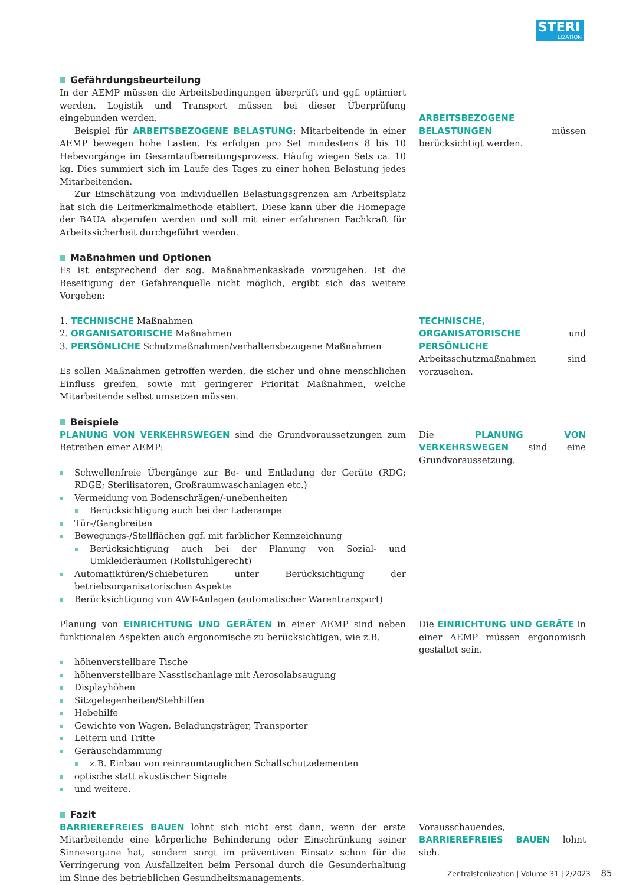STERI
LIZATION
Gefährdungsbeurteilung
In der AEMP müssen die Arbeitsbedingungen überprüft und ggf. optimiert werden. Logistik und Transport müssen bei dieser Überprüfung eingebunden werden.
Beispiel für ARBEITSBEZOGENE BELASTUNG: Mitarbeitende in einer AEMP bewegen hohe Lasten. Es erfolgen pro Set mindestens 8 bis 10 Hebevorgänge im Gesamtaufbereitungsprozess. Häufig wiegen Sets ca. 10 kg. Dies summiert sich im Laufe des Tages zu einer hohen Belastung jedes Mitarbeitenden.
Zur Einschätzung von individuellen Belastungsgrenzen am Arbeitsplatz hat sich die Leitmerkmalmethode etabliert. Diese kann über die Homepage der BAUA abgerufen werden und soll mit einer erfahrenen Fachkraft für Arbeitssicherheit durchgeführt werden.
Maßnahmen und Optionen
Es ist entsprechend der sog. Maßnahmenkaskade vorzugehen. Ist die Beseitigung der Gefahrenquelle nicht möglich, ergibt sich das weitere Vorgehen:
ARBEITSBEZOGENE BELASTUNGEN müssen berücksichtigt werden.
1. TECHNISCHE Maßnahmen
2. ORGANISATORISCHE Maßnahmen
3. PERSÖNLICHE Schutzmaßnahmen/verhaltensbezogene Maßnahmen
Es sollen Maßnahmen getroffen werden, die sicher und ohne menschlichen Einfluss greifen, sowie mit geringerer Priorität Maßnahmen, welche Mitarbeitende selbst umsetzen müssen.
Beispiele
TECHNISCHE, ORGANISATORISCHE und PERSÖNLICHE Arbeitsschutzmaßnahmen sind vorzusehen.
PLANUNG VON VERKEHRSWEGEN sind die Grundvoraussetzungen zum Betreiben einer AEMP:
Schwellenfreie Übergänge zur Be- und Entladung der Geräte (RDG; RDGE; Sterilisatoren, Großraumwaschanlagen etc.)
Vermeidung von Bodenschrägen/-unebenheiten
Berücksichtigung auch bei der Laderampe
Tür-/Gangbreiten
Bewegungs-/Stellflächen ggf. mit farblicher Kennzeichnung
Berücksichtigung auch bei der Planung von Sozial- und Umkleideräumen (Rollstuhlgerecht)
Automatiktüren/Schiebetüren unter Berücksichtigung der betriebsorganisatorischen Aspekte
Berücksichtigung von AWT-Anlagen (automatischer Warentransport)
Die PLANUNG VON VERKEHRSWEGEN sind eine Grundvoraussetzung.
Planung von EINRICHTUNG UND GERÄTEN in einer AEMP sind neben funktionalen Aspekten auch ergonomische zu berücksichtigen, wie z.B.
höhenverstellbare Tische
höhenverstellbare Nasstischanlage mit Aerosolabsaugung
Displayhöhen
Sitzgelegenheiten/Stehhilfen
Hebehilfe
Gewichte von Wagen, Beladungsträger, Transporter
Leitern und Tritte
Geräuschdämmung
z.B. Einbau von reinraumtauglichen Schallschutzelementen
optische statt akustischer Signale
und weitere.
Fazit
Die EINRICHTUNG UND GERÄTE in einer AEMP müssen ergonomisch gestaltet sein.
BARRIEREFREIES BAUEN lohnt sich nicht erst dann, wenn der erste Mitarbeitende eine körperliche Behinderung oder Einschränkung seiner Sinnesorgane hat, sondern sorgt im präventiven Einsatz schon für die Verringerung von Ausfallzeiten beim Personal durch die Gesunderhaltung im Sinne des betrieblichen Gesundheitsmanagements.
Vorausschauendes, BARRIEREFREIES BAUEN lohnt sich.
Zentralsterilization | Volume 31 | 2/2023 85